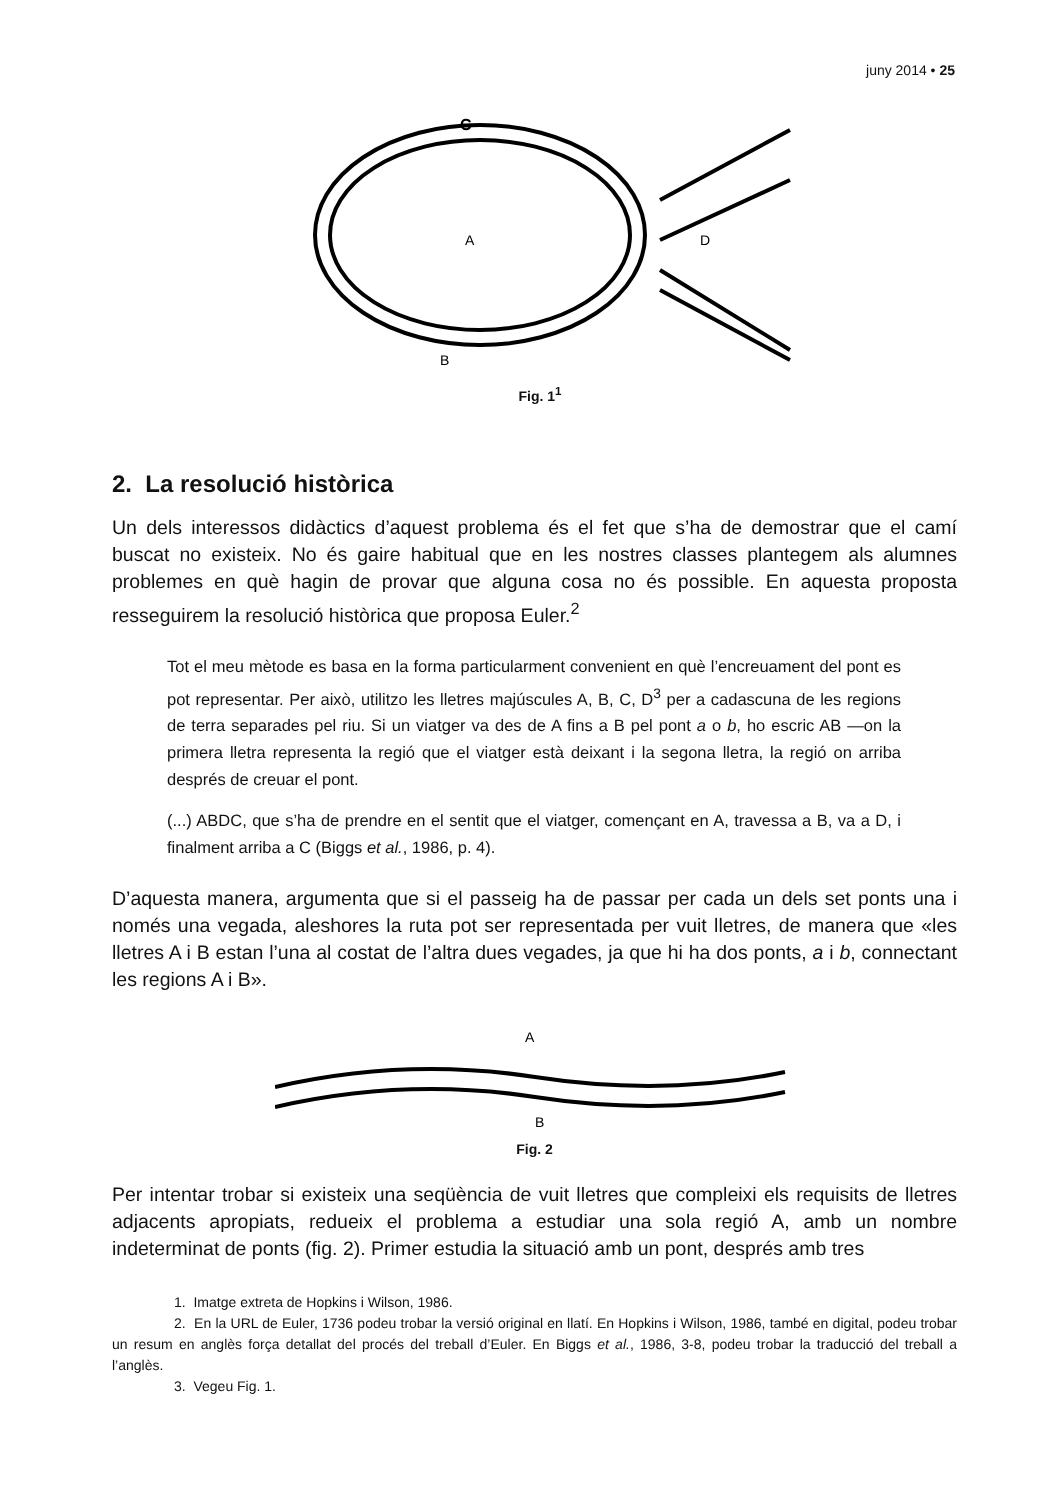juny 2014 • 25
C
A
D
B
Fig. 1<sup>1</sup>
2. La resolució històrica
Un dels interessos didàctics d’aquest problema és el fet que s’ha de demostrar que el camí buscat no existeix. No és gaire habitual que en les nostres classes plantegem als alumnes problemes en què hagin de provar que alguna cosa no és possible. En aquesta proposta resseguirem la resolució històrica que proposa Euler.<sup>2</sup>
Tot el meu mètode es basa en la forma particularment convenient en què l’encreuament del pont es pot representar. Per això, utilitzo les lletres majúscules A, B, C, D<sup>3</sup> per a cadascuna de les regions de terra separades pel riu. Si un viatger va des de A fins a B pel pont a o b, ho escric AB —on la primera lletra representa la regió que el viatger està deixant i la segona lletra, la regió on arriba després de creuar el pont.
(...) ABDC, que s’ha de prendre en el sentit que el viatger, començant en A, travessa a B, va a D, i finalment arriba a C (Biggs et al., 1986, p. 4).
D’aquesta manera, argumenta que si el passeig ha de passar per cada un dels set ponts una i només una vegada, aleshores la ruta pot ser representada per vuit lletres, de manera que «les lletres A i B estan l’una al costat de l’altra dues vegades, ja que hi ha dos ponts, a i b, connectant les regions A i B».
A
B
Fig. 2
Per intentar trobar si existeix una seqüència de vuit lletres que compleixi els requisits de lletres adjacents apropiats, redueix el problema a estudiar una sola regió A, amb un nombre indeterminat de ponts (fig. 2). Primer estudia la situació amb un pont, després amb tres
1. Imatge extreta de Hopkins i Wilson, 1986.
2. En la URL de Euler, 1736 podeu trobar la versió original en llatí. En Hopkins i Wilson, 1986, també en digital, podeu trobar un resum en anglès força detallat del procés del treball d’Euler. En Biggs et al., 1986, 3-8, podeu trobar la traducció del treball a l’anglès.
3. Vegeu Fig. 1.